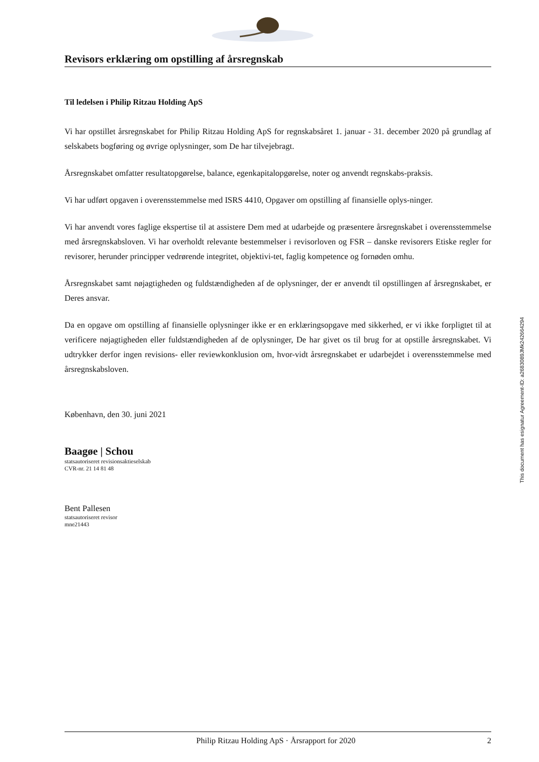Revisors erklæring om opstilling af årsregnskab
Til ledelsen i Philip Ritzau Holding ApS
Vi har opstillet årsregnskabet for Philip Ritzau Holding ApS for regnskabsåret 1. januar - 31. december 2020 på grundlag af selskabets bogføring og øvrige oplysninger, som De har tilvejebragt.
Årsregnskabet omfatter resultatopgørelse, balance, egenkapitalopgørelse, noter og anvendt regnskabs-praksis.
Vi har udført opgaven i overensstemmelse med ISRS 4410, Opgaver om opstilling af finansielle oplys-ninger.
Vi har anvendt vores faglige ekspertise til at assistere Dem med at udarbejde og præsentere årsregnskabet i overensstemmelse med årsregnskabsloven. Vi har overholdt relevante bestemmelser i revisorloven og FSR – danske revisorers Etiske regler for revisorer, herunder principper vedrørende integritet, objektivi-tet, faglig kompetence og fornøden omhu.
Årsregnskabet samt nøjagtigheden og fuldstændigheden af de oplysninger, der er anvendt til opstillingen af årsregnskabet, er Deres ansvar.
Da en opgave om opstilling af finansielle oplysninger ikke er en erklæringsopgave med sikkerhed, er vi ikke forpligtet til at verificere nøjagtigheden eller fuldstændigheden af de oplysninger, De har givet os til brug for at opstille årsregnskabet. Vi udtrykker derfor ingen revisions- eller reviewkonklusion om, hvor-vidt årsregnskabet er udarbejdet i overensstemmelse med årsregnskabsloven.
København, den 30. juni 2021
Baagøe | Schou
statsautoriseret revisionsaktieselskab
CVR-nr. 21 14 81 48
Bent Pallesen
statsautoriseret revisor
mne21443
This document has esignatur Agreement-ID: a2683089JMk242664294
Philip Ritzau Holding ApS · Årsrapport for 2020 2